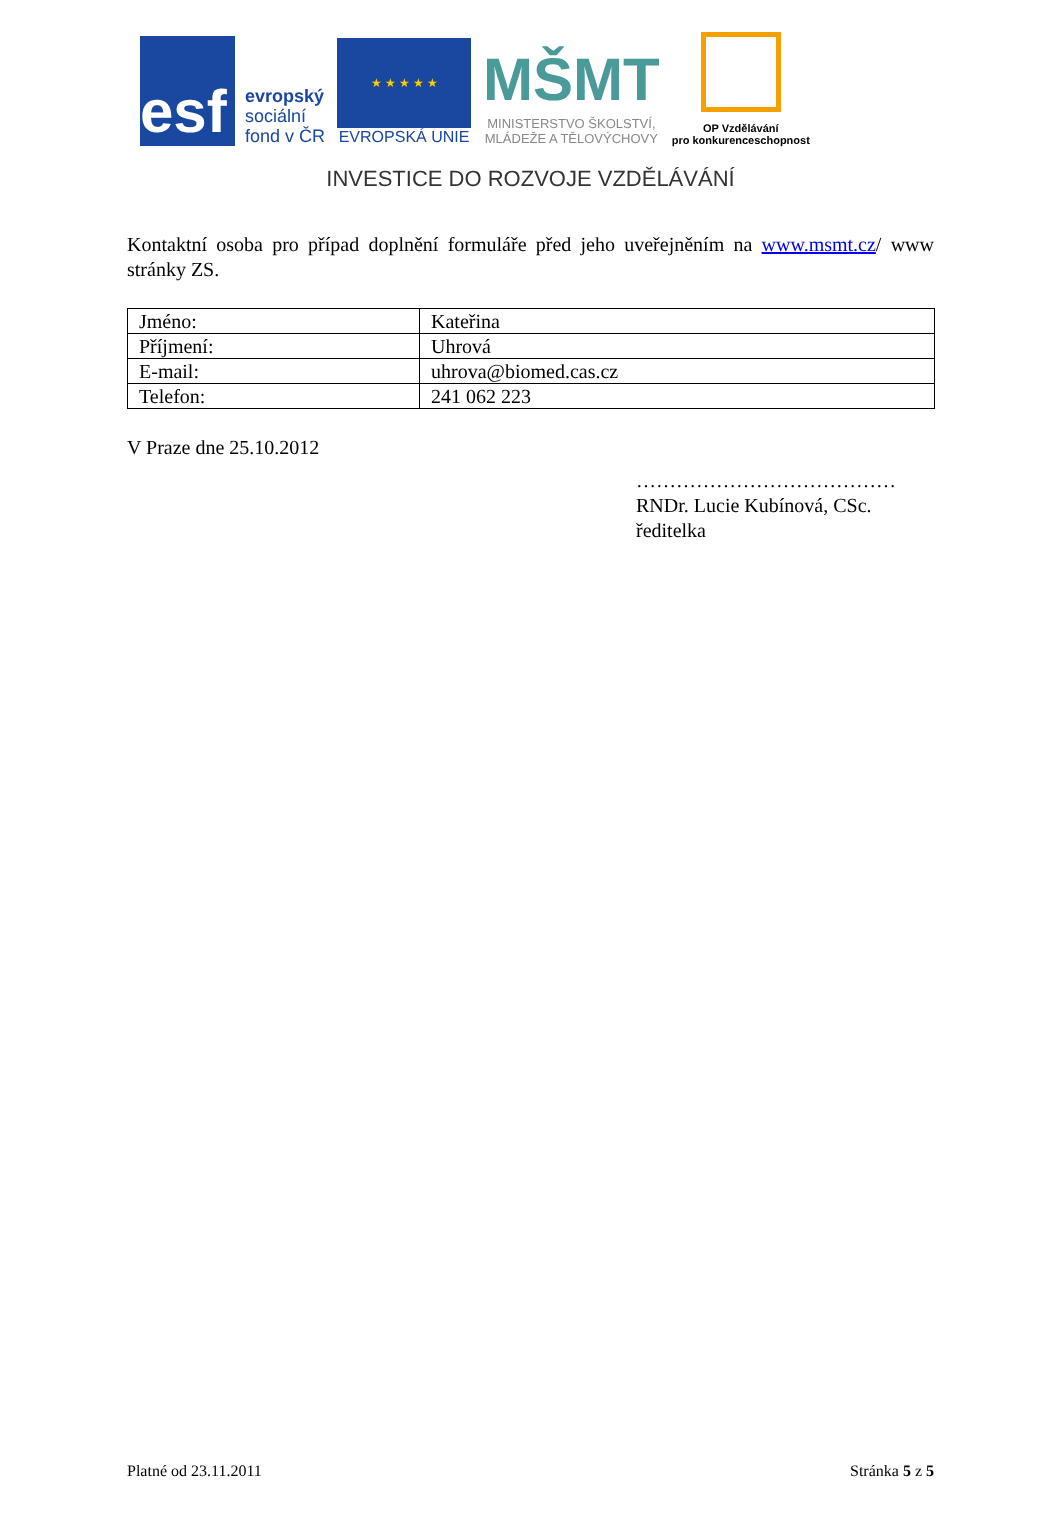esf
evropský
sociální
fond v ČR
★ ★ ★ ★ ★
EVROPSKÁ UNIE
MŠMT
MINISTERSTVO ŠKOLSTVÍ,
MLÁDEŽE A TĚLOVÝCHOVY
OP Vzdělávání
pro konkurenceschopnost
INVESTICE DO ROZVOJE VZDĚLÁVÁNÍ
Kontaktní osoba pro případ doplnění formuláře před jeho uveřejněním na www.msmt.cz/ www stránky ZS.
| Jméno: | Kateřina |
| Příjmení: | Uhrová |
| E-mail: | uhrova@biomed.cas.cz |
| Telefon: | 241 062 223 |
V Praze dne 25.10.2012
…………………………………
RNDr. Lucie Kubínová, CSc.
ředitelka
Platné od 23.11.2011 Stránka 5 z 5